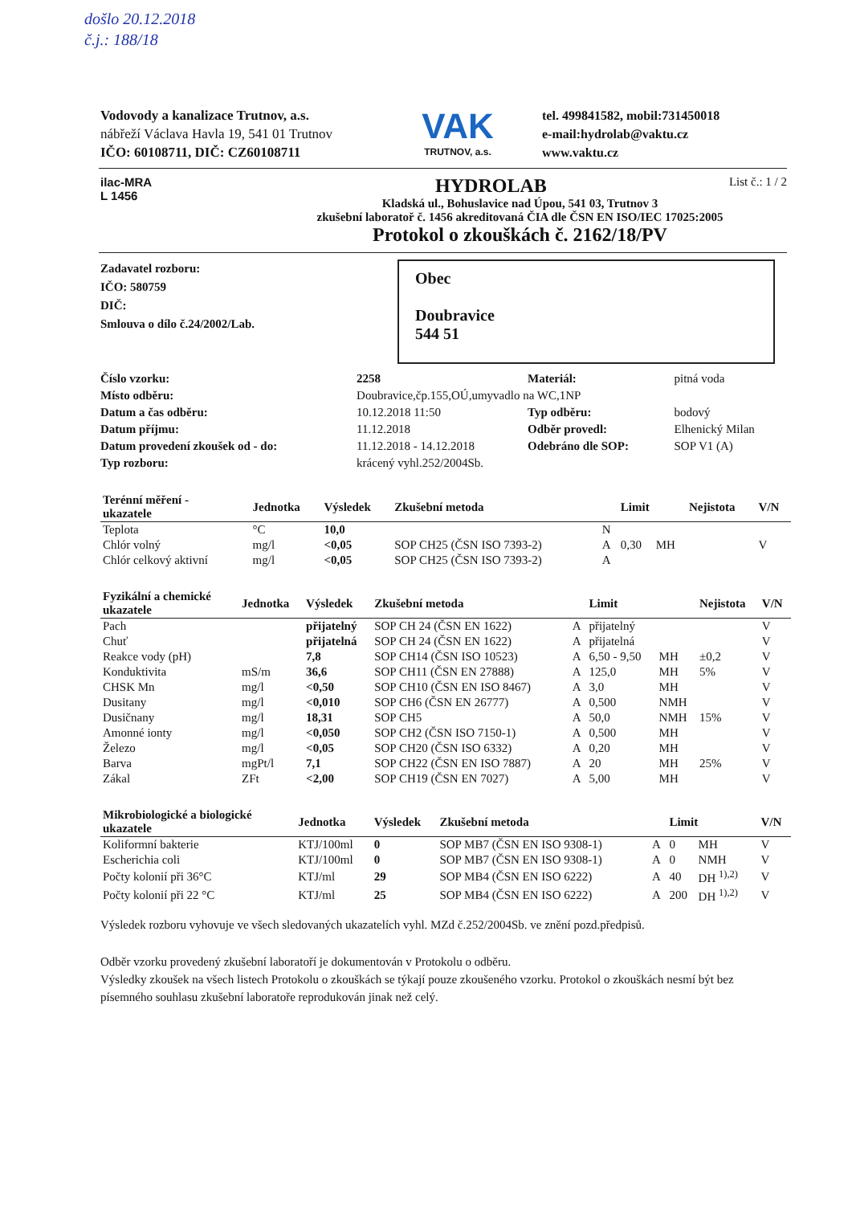došlo 20.12.2018
č.j.: 188/18
Vodovody a kanalizace Trutnov, a.s.
nábřeží Václava Havla 19, 541 01 Trutnov
IČO: 60108711, DIČ: CZ60108711
VAK
TRUTNOV, a.s.
tel. 499841582, mobil:731450018
e-mail:hydrolab@vaktu.cz
www.vaktu.cz
ilac-MRA
L 1456
HYDROLAB List č.: 1 / 2
Kladská ul., Bohuslavice nad Úpou, 541 03, Trutnov 3
zkušební laboratoř č. 1456 akreditovaná ČIA dle ČSN EN ISO/IEC 17025:2005
Protokol o zkouškách č. 2162/18/PV
Zadavatel rozboru:
IČO: 580759
DIČ:
Smlouva o dílo č.24/2002/Lab.
Obec
Doubravice
544 51
| Číslo vzorku: | 2258 | | Materiál: | pitná voda |
| Místo odběru: | Doubravice,čp.155,OÚ,umyvadlo na WC,1NP | | | |
| Datum a čas odběru: | | 10.12.2018 11:50 | Typ odběru: | bodový |
| Datum příjmu: | | 11.12.2018 | Odběr provedl: | Elhenický Milan |
| Datum provedení zkoušek od - do: | | 11.12.2018 - 14.12.2018 | Odebráno dle SOP: | SOP V1 (A) |
| Typ rozboru: | krácený vyhl.252/2004Sb. | | | |
| Terénní měření - ukazatele | Jednotka | Výsledek | Zkušební metoda | | Limit | | Nejistota | V/N |
| --- | --- | --- | --- | --- | --- | --- | --- | --- |
| Teplota | °C | 10,0 | | N | | | | |
| Chlór volný | mg/l | <0,05 | SOP CH25 (ČSN ISO 7393-2) | A | 0,30 | MH | | V |
| Chlór celkový aktivní | mg/l | <0,05 | SOP CH25 (ČSN ISO 7393-2) | A | | | | |
| Fyzikální a chemické ukazatele | Jednotka | Výsledek | Zkušební metoda | | Limit | | Nejistota | V/N |
| --- | --- | --- | --- | --- | --- | --- | --- | --- |
| Pach | | přijatelný | SOP CH 24 (ČSN EN 1622) | A | přijatelný | | | V |
| Chuť | | přijatelná | SOP CH 24 (ČSN EN 1622) | A | přijatelná | | | V |
| Reakce vody (pH) | | 7,8 | SOP CH14 (ČSN ISO 10523) | A | 6,50 - 9,50 | MH | ±0,2 | V |
| Konduktivita | mS/m | 36,6 | SOP CH11 (ČSN EN 27888) | A | 125,0 | MH | 5% | V |
| CHSK Mn | mg/l | <0,50 | SOP CH10 (ČSN EN ISO 8467) | A | 3,0 | MH | | V |
| Dusitany | mg/l | <0,010 | SOP CH6 (ČSN EN 26777) | A | 0,500 | NMH | | V |
| Dusičnany | mg/l | 18,31 | SOP CH5 | A | 50,0 | NMH | 15% | V |
| Amonné ionty | mg/l | <0,050 | SOP CH2 (ČSN ISO 7150-1) | A | 0,500 | MH | | V |
| Železo | mg/l | <0,05 | SOP CH20 (ČSN ISO 6332) | A | 0,20 | MH | | V |
| Barva | mgPt/l | 7,1 | SOP CH22 (ČSN EN ISO 7887) | A | 20 | MH | 25% | V |
| Zákal | ZFt | <2,00 | SOP CH19 (ČSN EN 7027) | A | 5,00 | MH | | V |
| Mikrobiologické a biologické ukazatele | Jednotka | Výsledek | Zkušební metoda | | Limit | | | V/N |
| --- | --- | --- | --- | --- | --- | --- | --- | --- |
| Koliformní bakterie | KTJ/100ml | 0 | SOP MB7 (ČSN EN ISO 9308-1) | A | 0 | MH | | V |
| Escherichia coli | KTJ/100ml | 0 | SOP MB7 (ČSN EN ISO 9308-1) | A | 0 | NMH | | V |
| Počty kolonií při 36°C | KTJ/ml | 29 | SOP MB4 (ČSN EN ISO 6222) | A | 40 | DH <sup>1),2)</sup> | | V |
| Počty kolonií při 22 °C | KTJ/ml | 25 | SOP MB4 (ČSN EN ISO 6222) | A | 200 | DH <sup>1),2)</sup> | | V |
Výsledek rozboru vyhovuje ve všech sledovaných ukazatelích vyhl. MZd č.252/2004Sb. ve znění pozd.předpisů.
Odběr vzorku provedený zkušební laboratoří je dokumentován v Protokolu o odběru.
Výsledky zkoušek na všech listech Protokolu o zkouškách se týkají pouze zkoušeného vzorku. Protokol o zkouškách nesmí být bez písemného souhlasu zkušební laboratoře reprodukován jinak než celý.